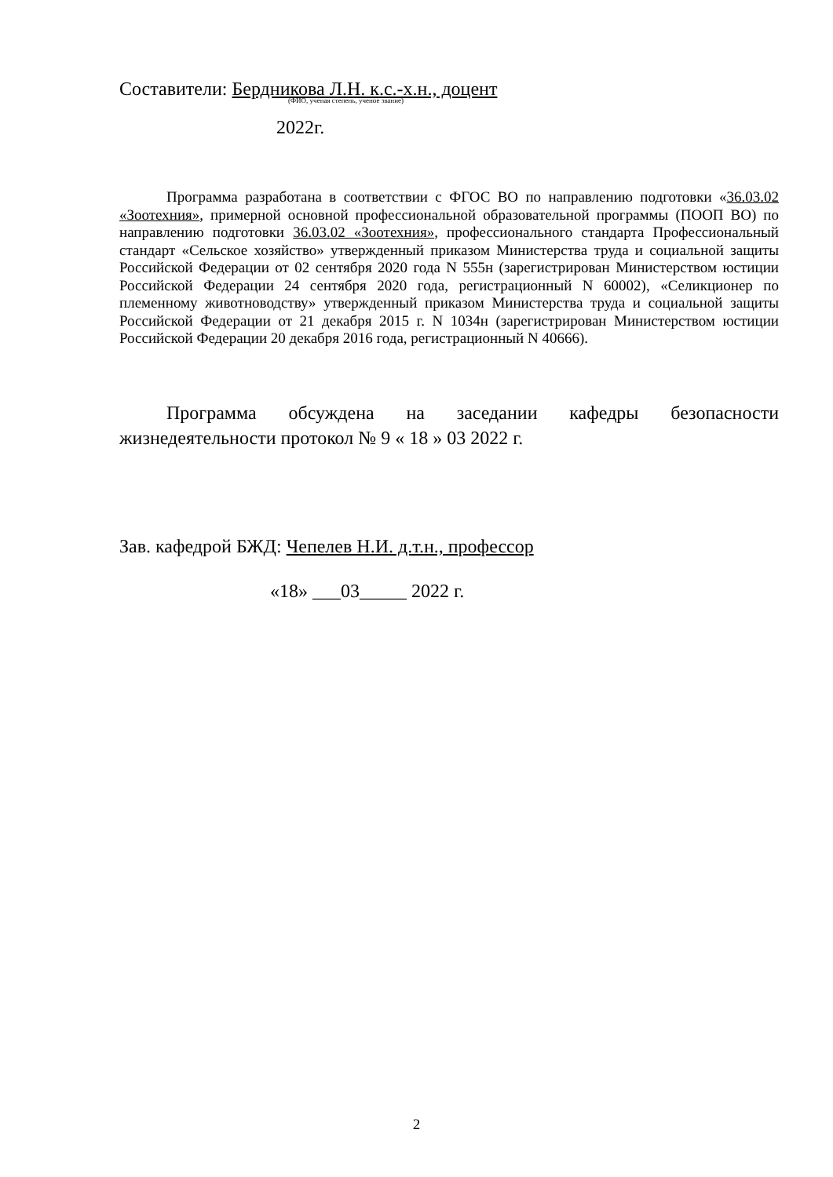Составители: Бердникова Л.Н. к.с.-х.н., доцент
(ФИО, ученая степень, ученое звание)
2022г.
Программа разработана в соответствии с ФГОС ВО по направлению подготовки «36.03.02 «Зоотехния», примерной основной профессиональной образовательной программы (ПООП ВО) по направлению подготовки 36.03.02 «Зоотехния», профессионального стандарта Профессиональный стандарт «Сельское хозяйство» утвержденный приказом Министерства труда и социальной защиты Российской Федерации от 02 сентября 2020 года N 555н (зарегистрирован Министерством юстиции Российской Федерации 24 сентября 2020 года, регистрационный N 60002), «Селикционер по племенному животноводству» утвержденный приказом Министерства труда и социальной защиты Российской Федерации от 21 декабря 2015 г. N 1034н (зарегистрирован Министерством юстиции Российской Федерации 20 декабря 2016 года, регистрационный N 40666).
Программа обсуждена на заседании кафедры безопасности жизнедеятельности протокол № 9 « 18 » 03 2022 г.
Зав. кафедрой БЖД: Чепелев Н.И. д.т.н., профессор
«18» ___03_____ 2022 г.
2